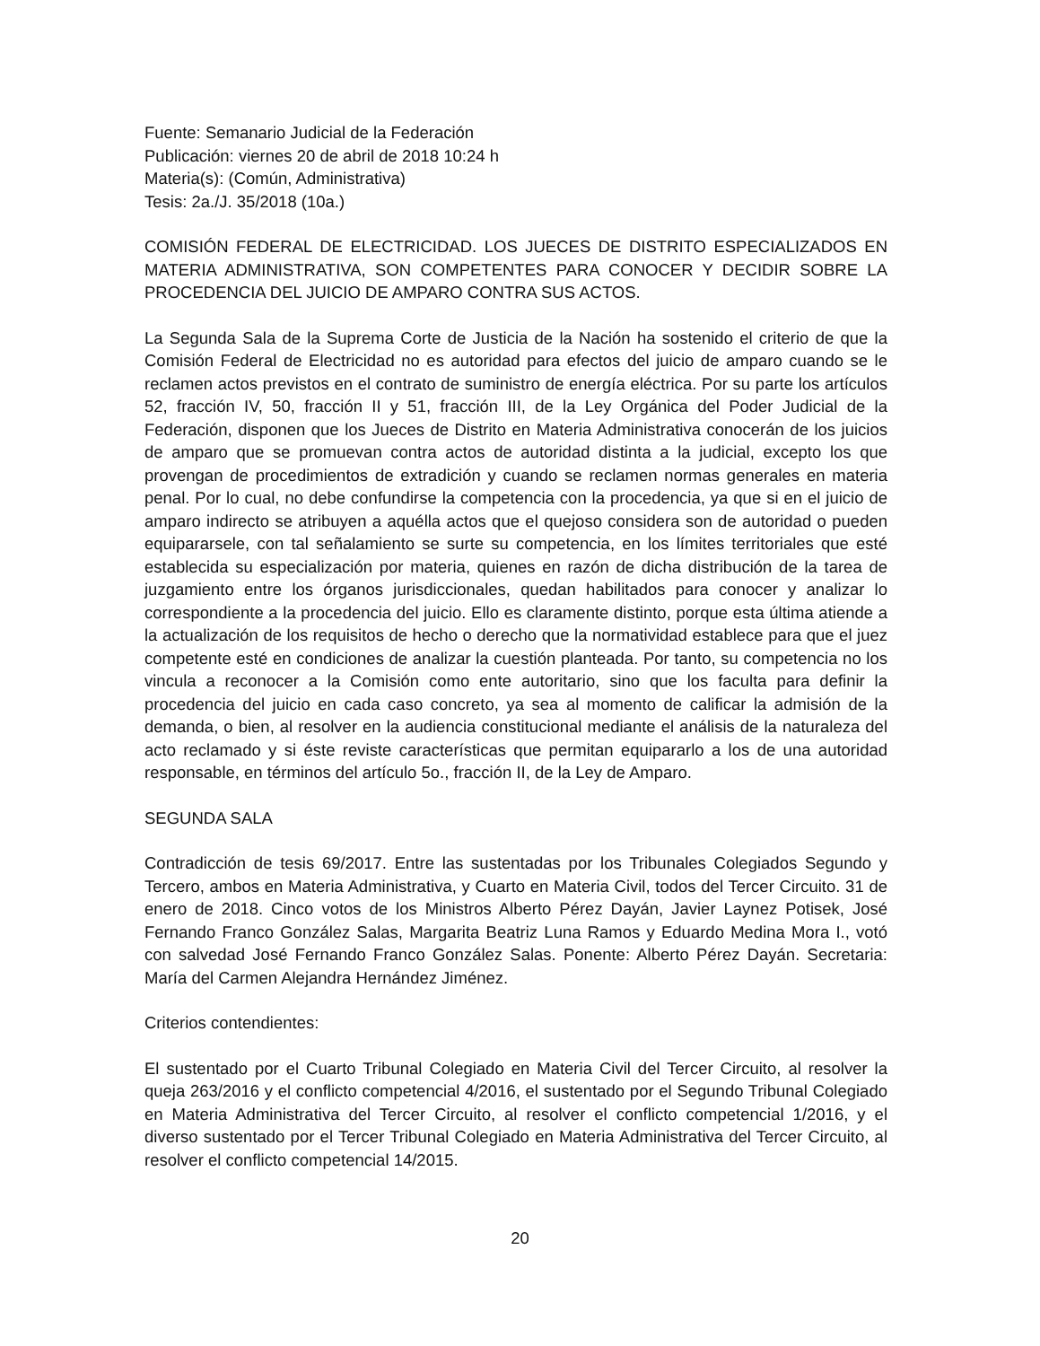Fuente: Semanario Judicial de la Federación
Publicación: viernes 20 de abril de 2018 10:24 h
Materia(s): (Común, Administrativa)
Tesis: 2a./J. 35/2018 (10a.)
COMISIÓN FEDERAL DE ELECTRICIDAD. LOS JUECES DE DISTRITO ESPECIALIZADOS EN MATERIA ADMINISTRATIVA, SON COMPETENTES PARA CONOCER Y DECIDIR SOBRE LA PROCEDENCIA DEL JUICIO DE AMPARO CONTRA SUS ACTOS.
La Segunda Sala de la Suprema Corte de Justicia de la Nación ha sostenido el criterio de que la Comisión Federal de Electricidad no es autoridad para efectos del juicio de amparo cuando se le reclamen actos previstos en el contrato de suministro de energía eléctrica. Por su parte los artículos 52, fracción IV, 50, fracción II y 51, fracción III, de la Ley Orgánica del Poder Judicial de la Federación, disponen que los Jueces de Distrito en Materia Administrativa conocerán de los juicios de amparo que se promuevan contra actos de autoridad distinta a la judicial, excepto los que provengan de procedimientos de extradición y cuando se reclamen normas generales en materia penal. Por lo cual, no debe confundirse la competencia con la procedencia, ya que si en el juicio de amparo indirecto se atribuyen a aquélla actos que el quejoso considera son de autoridad o pueden equipararsele, con tal señalamiento se surte su competencia, en los límites territoriales que esté establecida su especialización por materia, quienes en razón de dicha distribución de la tarea de juzgamiento entre los órganos jurisdiccionales, quedan habilitados para conocer y analizar lo correspondiente a la procedencia del juicio. Ello es claramente distinto, porque esta última atiende a la actualización de los requisitos de hecho o derecho que la normatividad establece para que el juez competente esté en condiciones de analizar la cuestión planteada. Por tanto, su competencia no los vincula a reconocer a la Comisión como ente autoritario, sino que los faculta para definir la procedencia del juicio en cada caso concreto, ya sea al momento de calificar la admisión de la demanda, o bien, al resolver en la audiencia constitucional mediante el análisis de la naturaleza del acto reclamado y si éste reviste características que permitan equipararlo a los de una autoridad responsable, en términos del artículo 5o., fracción II, de la Ley de Amparo.
SEGUNDA SALA
Contradicción de tesis 69/2017. Entre las sustentadas por los Tribunales Colegiados Segundo y Tercero, ambos en Materia Administrativa, y Cuarto en Materia Civil, todos del Tercer Circuito. 31 de enero de 2018. Cinco votos de los Ministros Alberto Pérez Dayán, Javier Laynez Potisek, José Fernando Franco González Salas, Margarita Beatriz Luna Ramos y Eduardo Medina Mora I., votó con salvedad José Fernando Franco González Salas. Ponente: Alberto Pérez Dayán. Secretaria: María del Carmen Alejandra Hernández Jiménez.
Criterios contendientes:
El sustentado por el Cuarto Tribunal Colegiado en Materia Civil del Tercer Circuito, al resolver la queja 263/2016 y el conflicto competencial 4/2016, el sustentado por el Segundo Tribunal Colegiado en Materia Administrativa del Tercer Circuito, al resolver el conflicto competencial 1/2016, y el diverso sustentado por el Tercer Tribunal Colegiado en Materia Administrativa del Tercer Circuito, al resolver el conflicto competencial 14/2015.
20